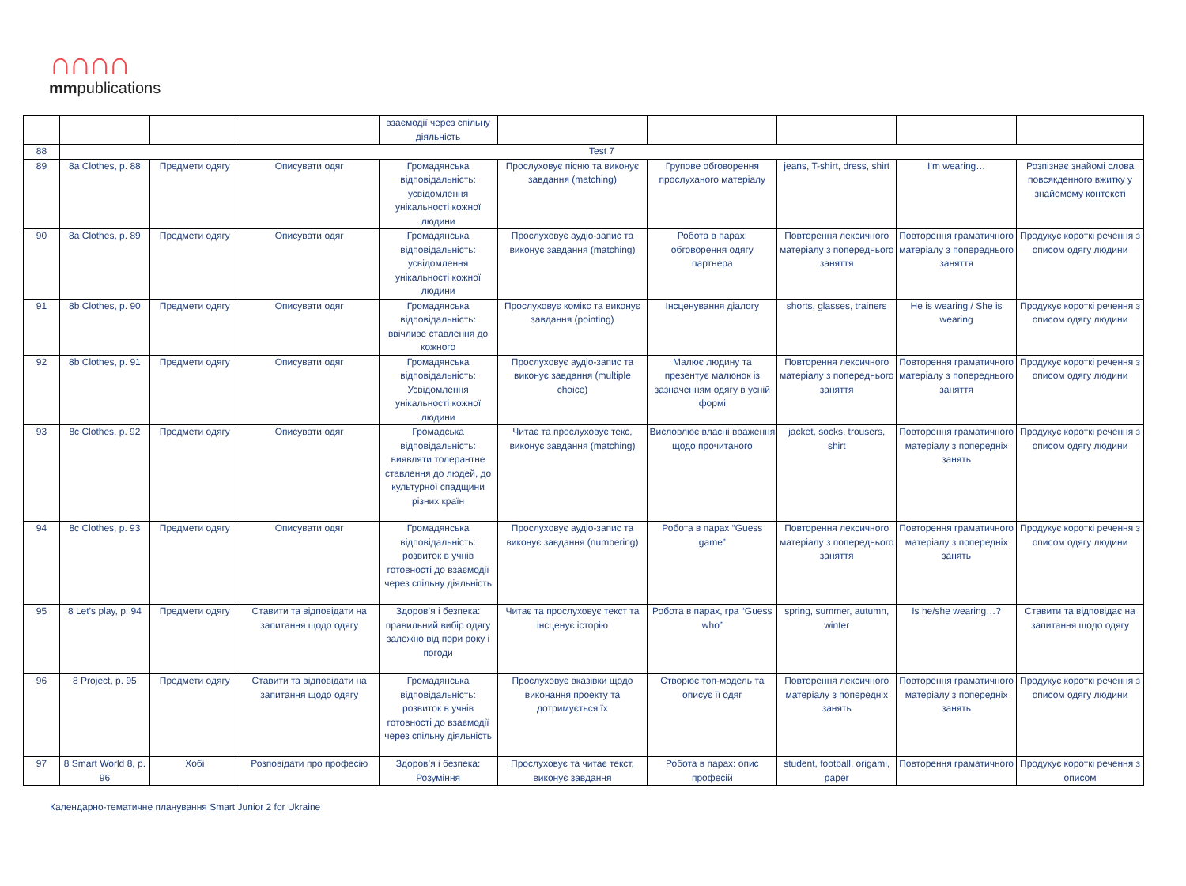∩∩∩∩
mmpublications
| | | | | взаємодії через спільну діяльність | | | | | |
| 88 | Test 7 | | | | | | | | |
| 89 | 8a Clothes, p. 88 | Предмети одягу | Описувати одяг | Громадянська відповідальність: усвідомлення унікальності кожної людини | Прослуховує пісню та виконує завдання (matching) | Групове обговорення прослуханого матеріалу | jeans, T-shirt, dress, shirt | I’m wearing… | Розпізнає знайомі слова повсякденного вжитку у знайомому контексті |
| 90 | 8a Clothes, p. 89 | Предмети одягу | Описувати одяг | Громадянська відповідальність: усвідомлення унікальності кожної людини | Прослуховує аудіо-запис та виконує завдання (matching) | Робота в парах: обговорення одягу партнера | Повторення лексичного матеріалу з попереднього заняття | Повторення граматичного матеріалу з попереднього заняття | Продукує короткі речення з описом одягу людини |
| 91 | 8b Clothes, p. 90 | Предмети одягу | Описувати одяг | Громадянська відповідальність: ввічливе ставлення до кожного | Прослуховує комікс та виконує завдання (pointing) | Інсценування діалогу | shorts, glasses, trainers | He is wearing / She is wearing | Продукує короткі речення з описом одягу людини |
| 92 | 8b Clothes, p. 91 | Предмети одягу | Описувати одяг | Громадянська відповідальність: Усвідомлення унікальності кожної людини | Прослуховує аудіо-запис та виконує завдання (multiple choice) | Малює людину та презентує малюнок із зазначенням одягу в усній формі | Повторення лексичного матеріалу з попереднього заняття | Повторення граматичного матеріалу з попереднього заняття | Продукує короткі речення з описом одягу людини |
| 93 | 8c Clothes, p. 92 | Предмети одягу | Описувати одяг | Громадська відповідальність: виявляти толерантне ставлення до людей, до культурної спадщини різних країн | Читає та прослуховує текс, виконує завдання (matching) | Висловлює власні враження щодо прочитаного | jacket, socks, trousers, shirt | Повторення граматичного матеріалу з попередніх занять | Продукує короткі речення з описом одягу людини |
| 94 | 8c Clothes, p. 93 | Предмети одягу | Описувати одяг | Громадянська відповідальність: розвиток в учнів готовності до взаємодії через спільну діяльність | Прослуховує аудіо-запис та виконує завдання (numbering) | Робота в парах “Guess game” | Повторення лексичного матеріалу з попереднього заняття | Повторення граматичного матеріалу з попередніх занять | Продукує короткі речення з описом одягу людини |
| 95 | 8 Let’s play, p. 94 | Предмети одягу | Ставити та відповідати на запитання щодо одягу | Здоров’я і безпека: правильний вибір одягу залежно від пори року і погоди | Читає та прослуховує текст та інсценує історію | Робота в парах, гра “Guess who” | spring, summer, autumn, winter | Is he/she wearing…? | Ставити та відповідає на запитання щодо одягу |
| 96 | 8 Project, p. 95 | Предмети одягу | Ставити та відповідати на запитання щодо одягу | Громадянська відповідальність: розвиток в учнів готовності до взаємодії через спільну діяльність | Прослуховує вказівки щодо виконання проекту та дотримується їх | Створює топ-модель та описує її одяг | Повторення лексичного матеріалу з попередніх занять | Повторення граматичного матеріалу з попередніх занять | Продукує короткі речення з описом одягу людини |
| 97 | 8 Smart World 8, p. 96 | Хобі | Розповідати про професію | Здоров’я і безпека: Розуміння | Прослуховує та читає текст, виконує завдання | Робота в парах: опис професій | student, football, origami, paper | Повторення граматичного | Продукує короткі речення з описом |
Календарно-тематичне планування Smart Junior 2 for Ukraine